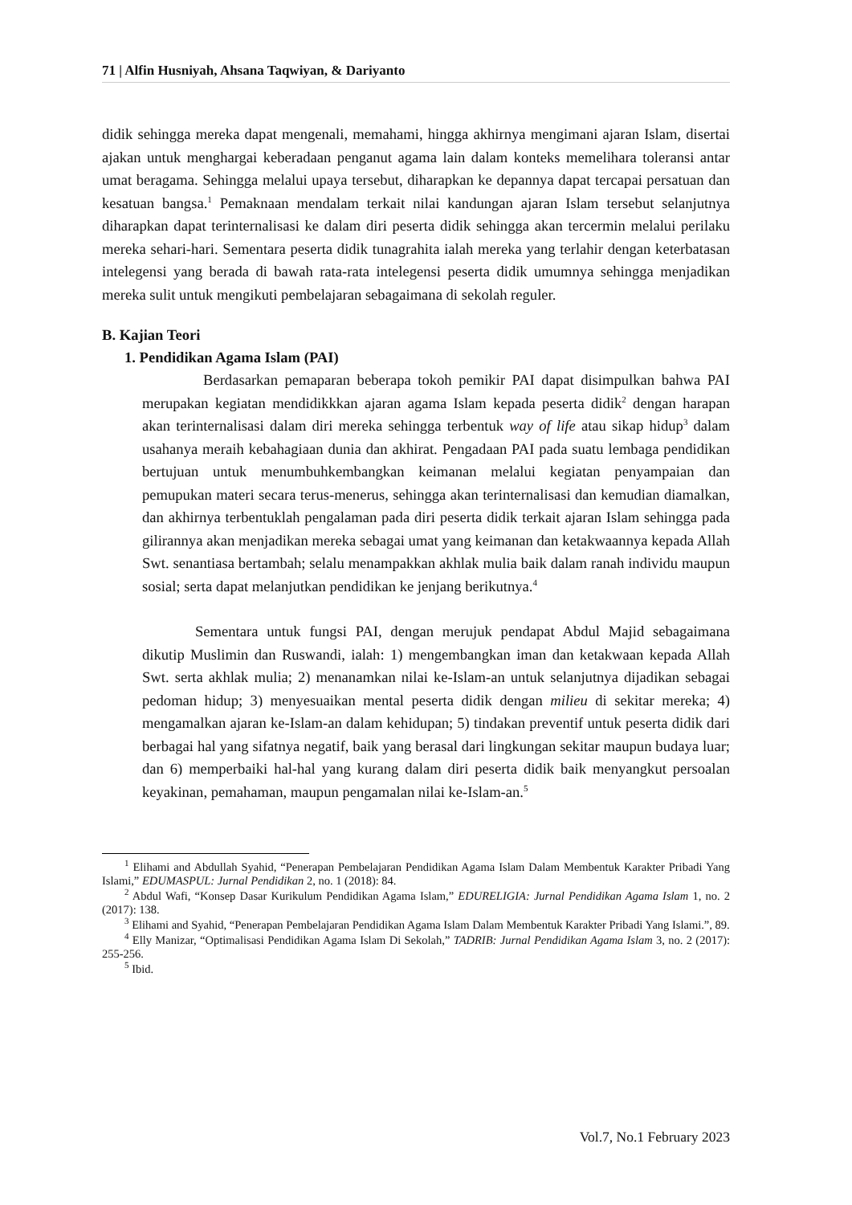71 | Alfin Husniyah, Ahsana Taqwiyan, & Dariyanto
didik sehingga mereka dapat mengenali, memahami, hingga akhirnya mengimani ajaran Islam, disertai ajakan untuk menghargai keberadaan penganut agama lain dalam konteks memelihara toleransi antar umat beragama. Sehingga melalui upaya tersebut, diharapkan ke depannya dapat tercapai persatuan dan kesatuan bangsa.<sup>1</sup> Pemaknaan mendalam terkait nilai kandungan ajaran Islam tersebut selanjutnya diharapkan dapat terinternalisasi ke dalam diri peserta didik sehingga akan tercermin melalui perilaku mereka sehari-hari. Sementara peserta didik tunagrahita ialah mereka yang terlahir dengan keterbatasan intelegensi yang berada di bawah rata-rata intelegensi peserta didik umumnya sehingga menjadikan mereka sulit untuk mengikuti pembelajaran sebagaimana di sekolah reguler.
B. Kajian Teori
1. Pendidikan Agama Islam (PAI)
Berdasarkan pemaparan beberapa tokoh pemikir PAI dapat disimpulkan bahwa PAI merupakan kegiatan mendidikkkan ajaran agama Islam kepada peserta didik<sup>2</sup> dengan harapan akan terinternalisasi dalam diri mereka sehingga terbentuk way of life atau sikap hidup<sup>3</sup> dalam usahanya meraih kebahagiaan dunia dan akhirat. Pengadaan PAI pada suatu lembaga pendidikan bertujuan untuk menumbuhkembangkan keimanan melalui kegiatan penyampaian dan pemupukan materi secara terus-menerus, sehingga akan terinternalisasi dan kemudian diamalkan, dan akhirnya terbentuklah pengalaman pada diri peserta didik terkait ajaran Islam sehingga pada gilirannya akan menjadikan mereka sebagai umat yang keimanan dan ketakwaannya kepada Allah Swt. senantiasa bertambah; selalu menampakkan akhlak mulia baik dalam ranah individu maupun sosial; serta dapat melanjutkan pendidikan ke jenjang berikutnya.<sup>4</sup>
Sementara untuk fungsi PAI, dengan merujuk pendapat Abdul Majid sebagaimana dikutip Muslimin dan Ruswandi, ialah: 1) mengembangkan iman dan ketakwaan kepada Allah Swt. serta akhlak mulia; 2) menanamkan nilai ke-Islam-an untuk selanjutnya dijadikan sebagai pedoman hidup; 3) menyesuaikan mental peserta didik dengan milieu di sekitar mereka; 4) mengamalkan ajaran ke-Islam-an dalam kehidupan; 5) tindakan preventif untuk peserta didik dari berbagai hal yang sifatnya negatif, baik yang berasal dari lingkungan sekitar maupun budaya luar; dan 6) memperbaiki hal-hal yang kurang dalam diri peserta didik baik menyangkut persoalan keyakinan, pemahaman, maupun pengamalan nilai ke-Islam-an.<sup>5</sup>
<sup>1</sup> Elihami and Abdullah Syahid, “Penerapan Pembelajaran Pendidikan Agama Islam Dalam Membentuk Karakter Pribadi Yang Islami,” EDUMASPUL: Jurnal Pendidikan 2, no. 1 (2018): 84.
<sup>2</sup> Abdul Wafi, “Konsep Dasar Kurikulum Pendidikan Agama Islam,” EDURELIGIA: Jurnal Pendidikan Agama Islam 1, no. 2 (2017): 138.
<sup>3</sup> Elihami and Syahid, “Penerapan Pembelajaran Pendidikan Agama Islam Dalam Membentuk Karakter Pribadi Yang Islami.”, 89.
<sup>4</sup> Elly Manizar, “Optimalisasi Pendidikan Agama Islam Di Sekolah,” TADRIB: Jurnal Pendidikan Agama Islam 3, no. 2 (2017): 255-256.
<sup>5</sup> Ibid.
Vol.7, No.1 February 2023